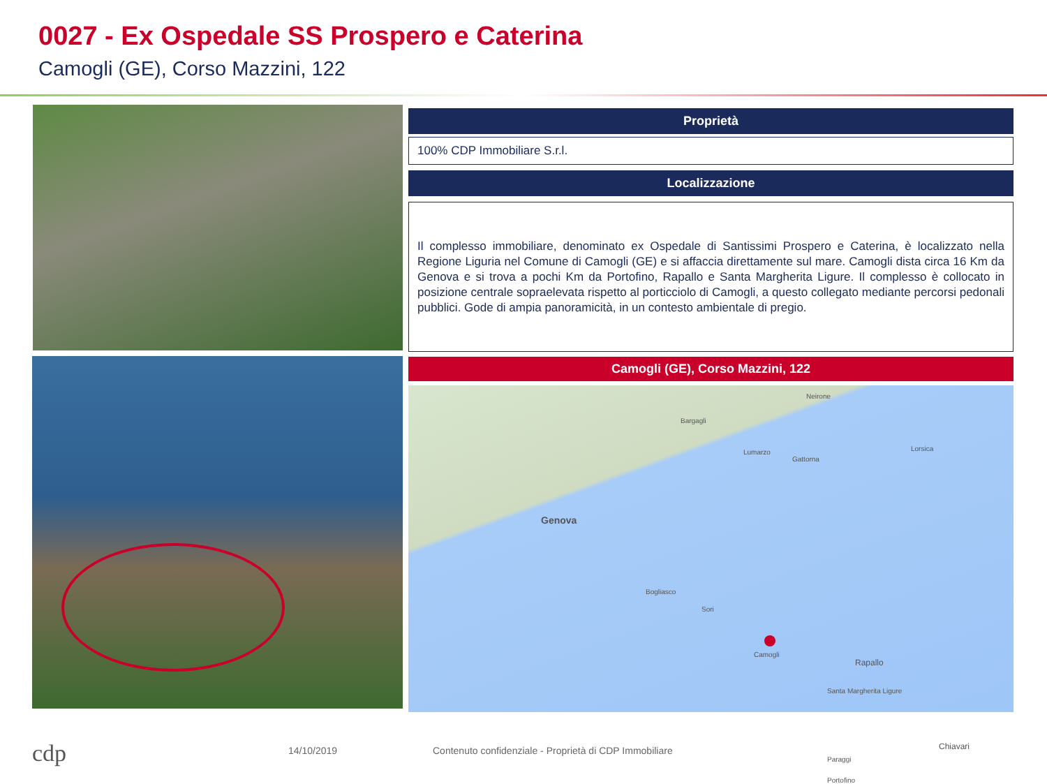0027 - Ex Ospedale SS Prospero e Caterina
Camogli (GE), Corso Mazzini, 122
Proprietà
100% CDP Immobiliare S.r.l.
Localizzazione
Il complesso immobiliare, denominato ex Ospedale di Santissimi Prospero e Caterina, è localizzato nella Regione Liguria nel Comune di Camogli (GE) e si affaccia direttamente sul mare. Camogli dista circa 16 Km da Genova e si trova a pochi Km da Portofino, Rapallo e Santa Margherita Ligure. Il complesso è collocato in posizione centrale sopraelevata rispetto al porticciolo di Camogli, a questo collegato mediante percorsi pedonali pubblici. Gode di ampia panoramicità, in un contesto ambientale di pregio.
Camogli (GE), Corso Mazzini, 122
Neirone
Bargagli
Lumarzo
Gattorna
Lorsica
Genova
Bogliasco
Sori
Camogli
Rapallo
Santa Margherita Ligure
Chiavari
Paraggi
Portofino
cdp 14/10/2019
Contenuto confidenziale - Proprietà di CDP Immobiliare